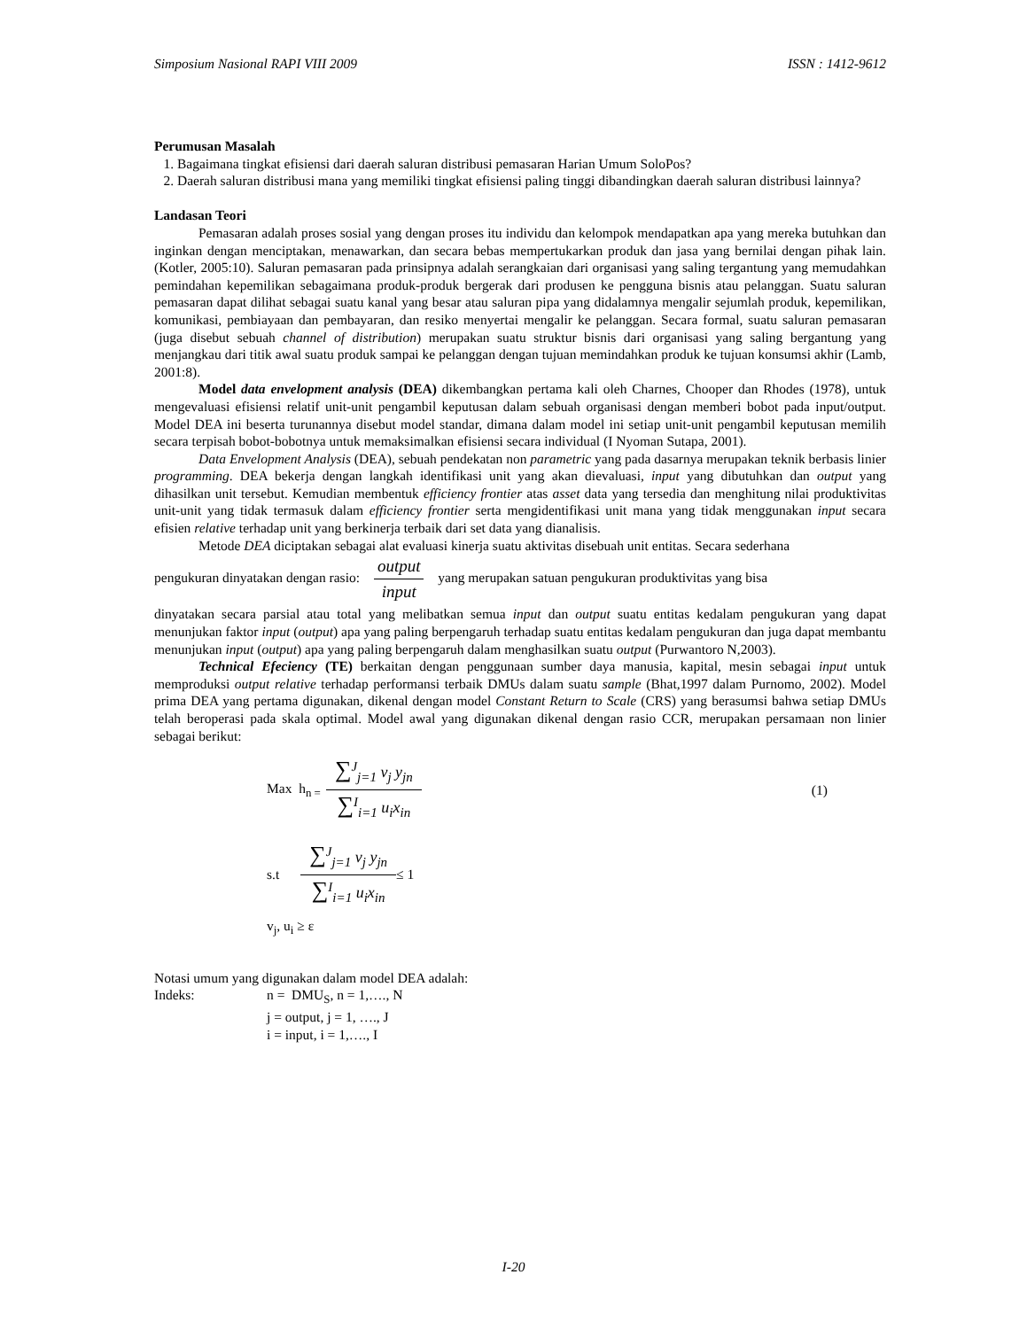Simposium Nasional RAPI VIII 2009 ISSN : 1412-9612
Perumusan Masalah
1. Bagaimana tingkat efisiensi dari daerah saluran distribusi pemasaran Harian Umum SoloPos?
2. Daerah saluran distribusi mana yang memiliki tingkat efisiensi paling tinggi dibandingkan daerah saluran distribusi lainnya?
Landasan Teori
Pemasaran adalah proses sosial yang dengan proses itu individu dan kelompok mendapatkan apa yang mereka butuhkan dan inginkan dengan menciptakan, menawarkan, dan secara bebas mempertukarkan produk dan jasa yang bernilai dengan pihak lain. (Kotler, 2005:10). Saluran pemasaran pada prinsipnya adalah serangkaian dari organisasi yang saling tergantung yang memudahkan pemindahan kepemilikan sebagaimana produk-produk bergerak dari produsen ke pengguna bisnis atau pelanggan. Suatu saluran pemasaran dapat dilihat sebagai suatu kanal yang besar atau saluran pipa yang didalamnya mengalir sejumlah produk, kepemilikan, komunikasi, pembiayaan dan pembayaran, dan resiko menyertai mengalir ke pelanggan. Secara formal, suatu saluran pemasaran (juga disebut sebuah channel of distribution) merupakan suatu struktur bisnis dari organisasi yang saling bergantung yang menjangkau dari titik awal suatu produk sampai ke pelanggan dengan tujuan memindahkan produk ke tujuan konsumsi akhir (Lamb, 2001:8).
Model data envelopment analysis (DEA) dikembangkan pertama kali oleh Charnes, Chooper dan Rhodes (1978), untuk mengevaluasi efisiensi relatif unit-unit pengambil keputusan dalam sebuah organisasi dengan memberi bobot pada input/output. Model DEA ini beserta turunannya disebut model standar, dimana dalam model ini setiap unit-unit pengambil keputusan memilih secara terpisah bobot-bobotnya untuk memaksimalkan efisiensi secara individual (I Nyoman Sutapa, 2001).
Data Envelopment Analysis (DEA), sebuah pendekatan non parametric yang pada dasarnya merupakan teknik berbasis linier programming. DEA bekerja dengan langkah identifikasi unit yang akan dievaluasi, input yang dibutuhkan dan output yang dihasilkan unit tersebut. Kemudian membentuk efficiency frontier atas asset data yang tersedia dan menghitung nilai produktivitas unit-unit yang tidak termasuk dalam efficiency frontier serta mengidentifikasi unit mana yang tidak menggunakan input secara efisien relative terhadap unit yang berkinerja terbaik dari set data yang dianalisis.
Metode DEA diciptakan sebagai alat evaluasi kinerja suatu aktivitas disebuah unit entitas. Secara sederhana
pengukuran dinyatakan dengan rasio: output input yang merupakan satuan pengukuran produktivitas yang bisa
dinyatakan secara parsial atau total yang melibatkan semua input dan output suatu entitas kedalam pengukuran yang dapat menunjukan faktor input (output) apa yang paling berpengaruh terhadap suatu entitas kedalam pengukuran dan juga dapat membantu menunjukan input (output) apa yang paling berpengaruh dalam menghasilkan suatu output (Purwantoro N,2003).
Technical Efeciency (TE) berkaitan dengan penggunaan sumber daya manusia, kapital, mesin sebagai input untuk memproduksi output relative terhadap performansi terbaik DMUs dalam suatu sample (Bhat,1997 dalam Purnomo, 2002). Model prima DEA yang pertama digunakan, dikenal dengan model Constant Return to Scale (CRS) yang berasumsi bahwa setiap DMUs telah beroperasi pada skala optimal. Model awal yang digunakan dikenal dengan rasio CCR, merupakan persamaan non linier sebagai berikut:
Max h<sub>n =</sub>
∑<sup>J</sup><sub>j=1</sub> v<sub>j</sub> y<sub>jn</sub>
∑<sup>I</sup><sub>i=1</sub> u<sub>i</sub>x<sub>in</sub>
(1)
s.t
∑<sup>J</sup><sub>j=1</sub> v<sub>j</sub> y<sub>jn</sub>
∑<sup>I</sup><sub>i=1</sub> u<sub>i</sub>x<sub>in</sub>
≤ 1
v<sub>j</sub>, u<sub>i</sub> ≥ ε
| Notasi umum yang digunakan dalam model DEA adalah: | |
| Indeks: | n = DMU<sub>S</sub>, n = 1,…., N |
| | j = output, j = 1, …., J |
| | i = input, i = 1,…., I |
I-20